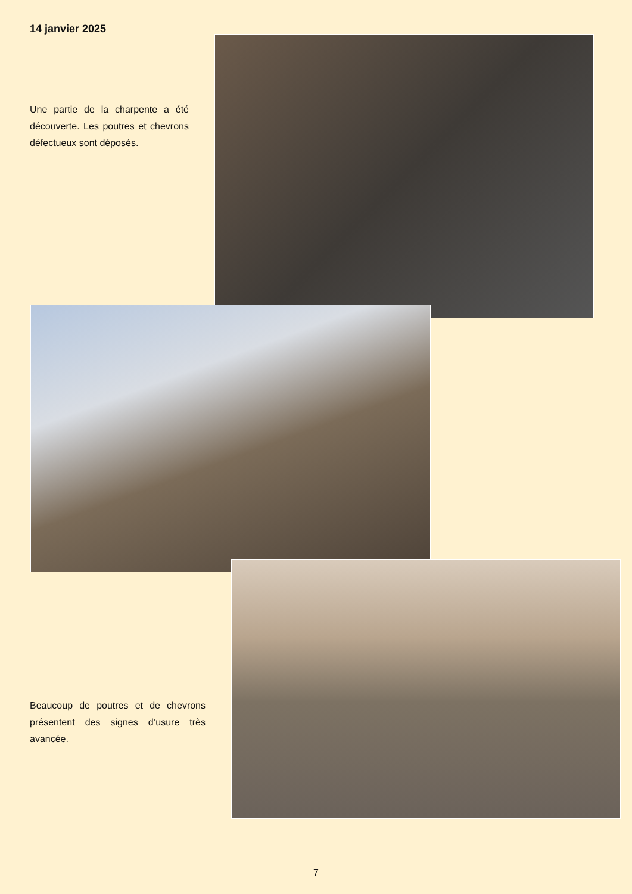14 janvier 2025
Une partie de la charpente a été découverte. Les poutres et chevrons défectueux sont déposés.
Beaucoup de poutres et de chevrons présentent des signes d’usure très avancée.
7